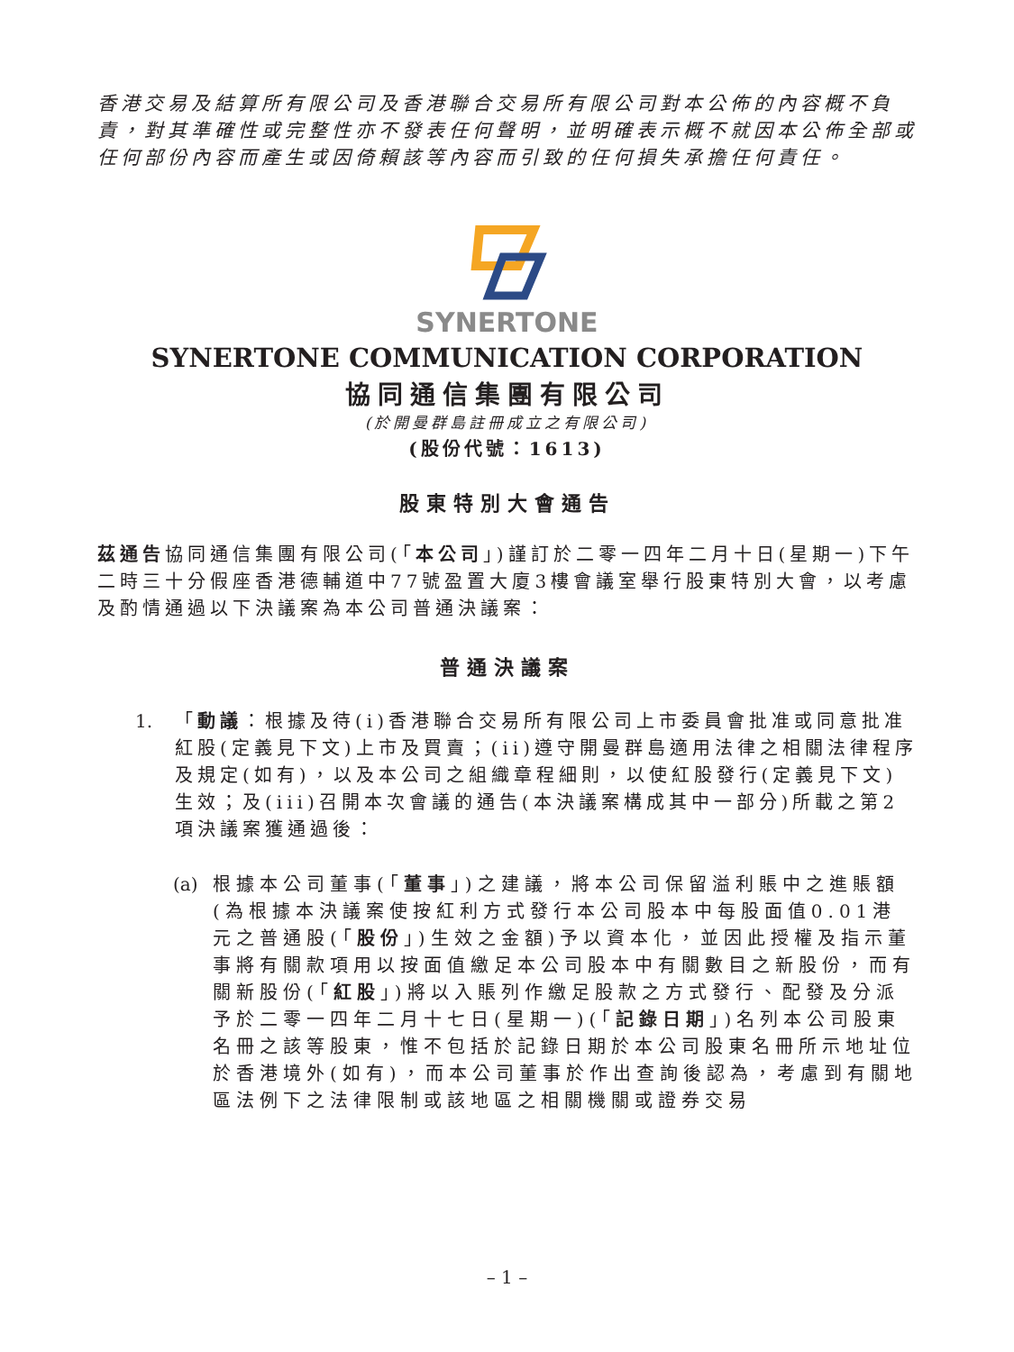香港交易及結算所有限公司及香港聯合交易所有限公司對本公佈的內容概不負責，對其準確性或完整性亦不發表任何聲明，並明確表示概不就因本公佈全部或任何部份內容而產生或因倚賴該等內容而引致的任何損失承擔任何責任。
SYNERTONE
SYNERTONE COMMUNICATION CORPORATION
協同通信集團有限公司
(於開曼群島註冊成立之有限公司)
(股份代號：1613)
股東特別大會通告
茲通告協同通信集團有限公司(「本公司」)謹訂於二零一四年二月十日(星期一)下午二時三十分假座香港德輔道中77號盈置大廈3樓會議室舉行股東特別大會，以考慮及酌情通過以下決議案為本公司普通決議案：
普通決議案
1. 「動議：根據及待(i)香港聯合交易所有限公司上市委員會批准或同意批准紅股(定義見下文)上市及買賣；(ii)遵守開曼群島適用法律之相關法律程序及規定(如有)，以及本公司之組織章程細則，以使紅股發行(定義見下文)生效；及(iii)召開本次會議的通告(本決議案構成其中一部分)所載之第2項決議案獲通過後：
(a) 根據本公司董事(「董事」)之建議，將本公司保留溢利賬中之進賬額(為根據本決議案使按紅利方式發行本公司股本中每股面值0.01港元之普通股(「股份」)生效之金額)予以資本化，並因此授權及指示董事將有關款項用以按面值繳足本公司股本中有關數目之新股份，而有關新股份(「紅股」)將以入賬列作繳足股款之方式發行、配發及分派予於二零一四年二月十七日(星期一)(「記錄日期」)名列本公司股東名冊之該等股東，惟不包括於記錄日期於本公司股東名冊所示地址位於香港境外(如有)，而本公司董事於作出查詢後認為，考慮到有關地區法例下之法律限制或該地區之相關機關或證券交易
– 1 –